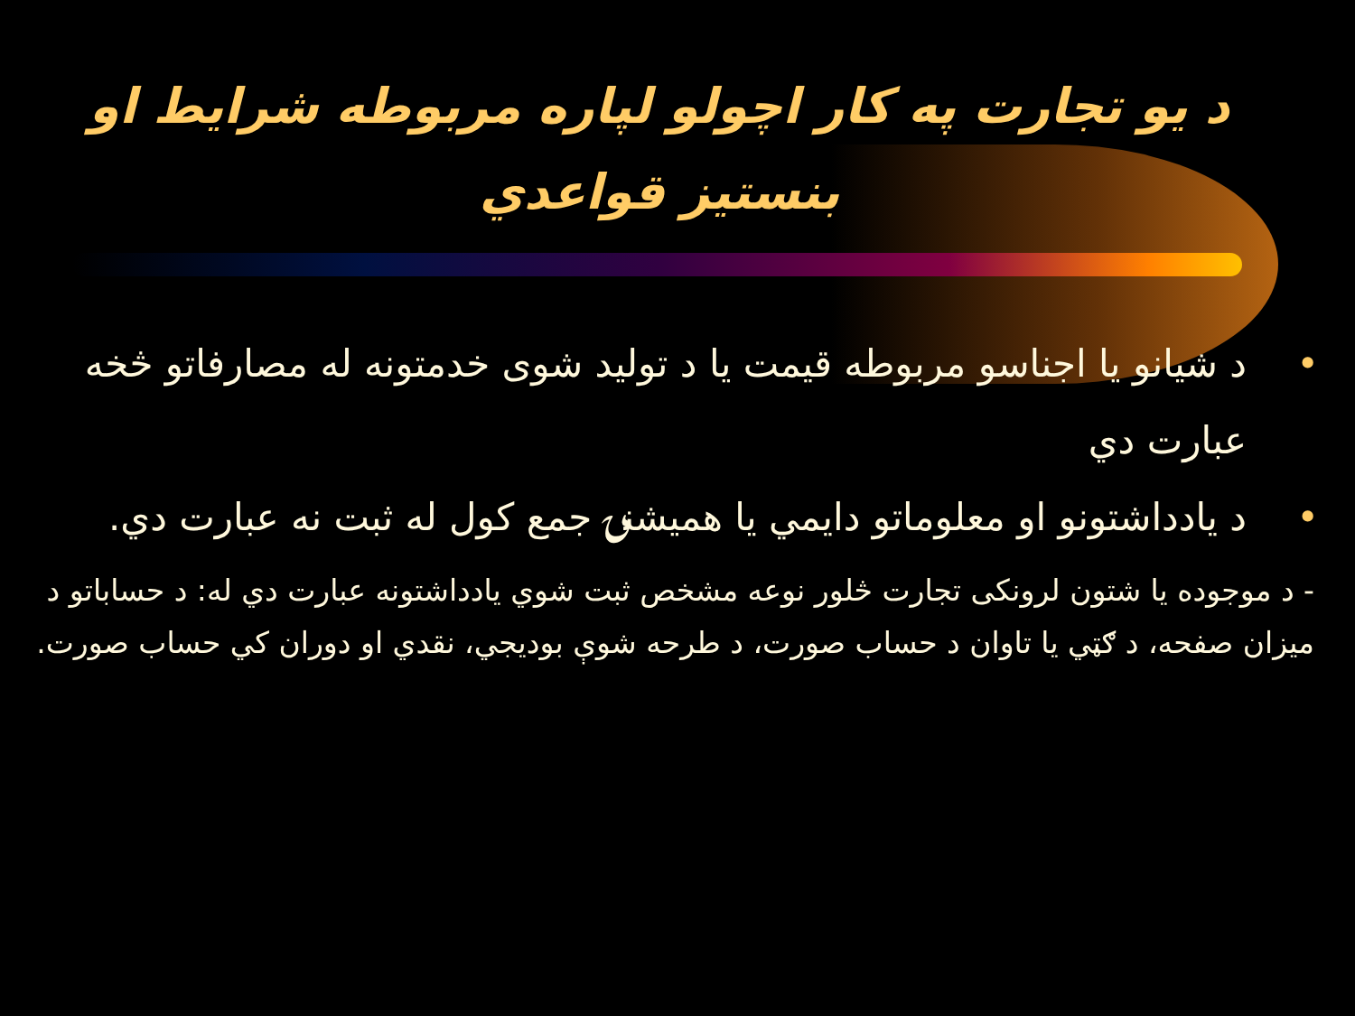د يو تجارت په كار اچولو لپاره مربوطه شرايط او بنستيز قواعدي
• د شيانو يا اجناسو مربوطه قيمت يا د توليد شوى خدمتونه له مصارفاتو څخه عبارت دي
• د يادداشتونو او معلوماتو دايمي يا هميشنۍ جمع كول له ثبت نه عبارت دي.
- د موجوده يا شتون لرونكى تجارت څلور نوعه مشخص ثبت شوي يادداشتونه عبارت دي له: د حساباتو د ميزان صفحه، د ګټي يا تاوان د حساب صورت، د طرحه شوې بوديجي، نقدي او دوران كي حساب صورت.